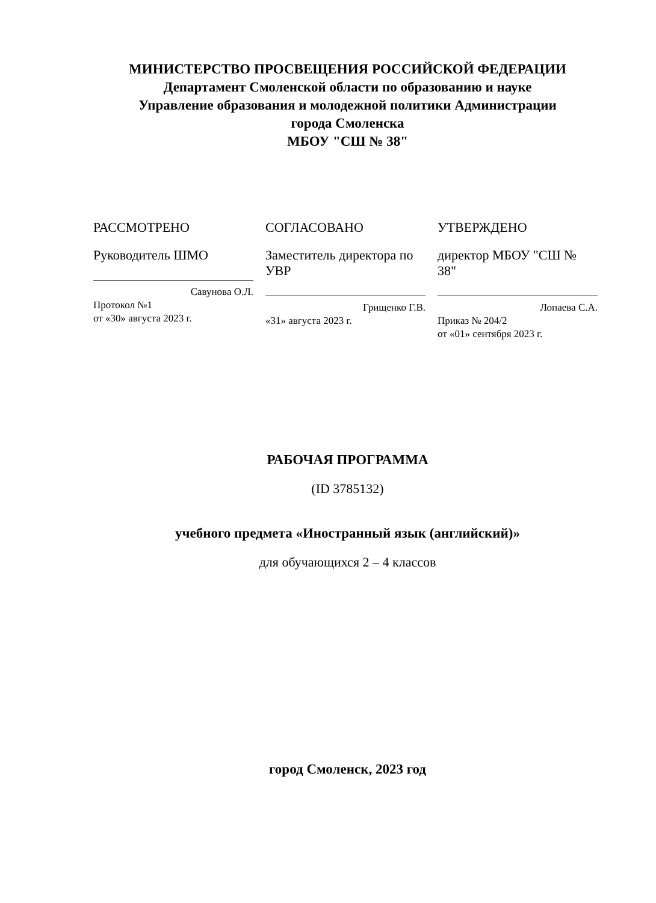МИНИСТЕРСТВО ПРОСВЕЩЕНИЯ РОССИЙСКОЙ ФЕДЕРАЦИИ
Департамент Смоленской области по образованию и науке
Управление образования и молодежной политики Администрации
города Смоленска
МБОУ "СШ № 38"
РАССМОТРЕНО
Руководитель ШМО
Савунова О.Л.
Протокол №1
от «30» августа 2023 г.
СОГЛАСОВАНО
Заместитель директора по УВР
Грищенко Г.В.
«31» августа 2023 г.
УТВЕРЖДЕНО
директор МБОУ "СШ № 38"
Лопаева С.А.
Приказ № 204/2
от «01» сентября 2023 г.
РАБОЧАЯ ПРОГРАММА
(ID 3785132)
учебного предмета «Иностранный язык (английский)»
для обучающихся 2 – 4 классов
город Смоленск, 2023 год